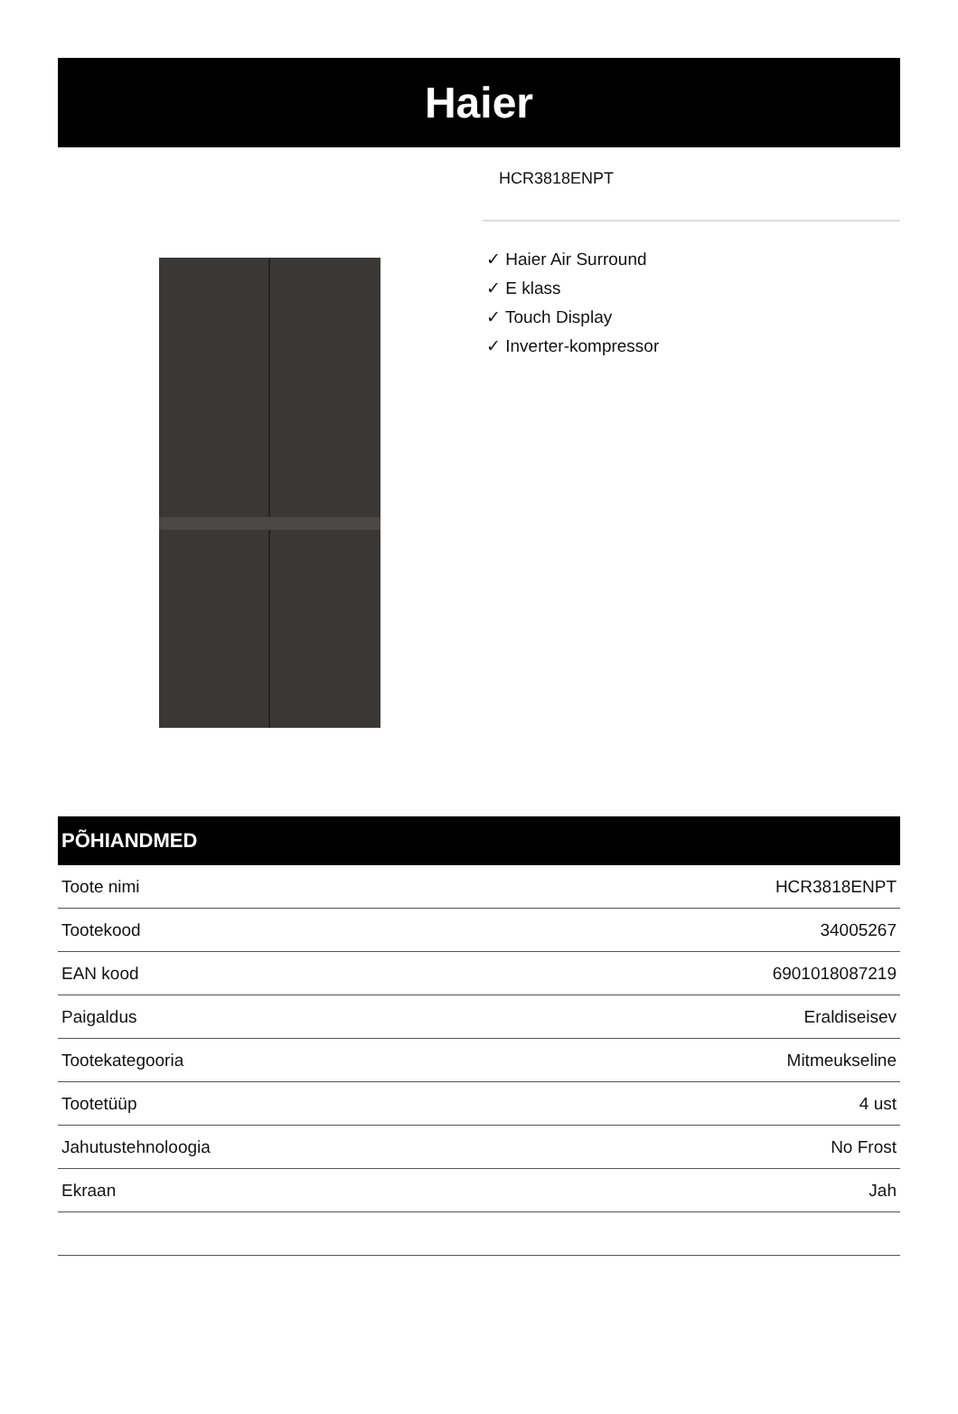Haier
HCR3818ENPT
✓ Haier Air Surround
✓ E klass
✓ Touch Display
✓ Inverter-kompressor
PÕHIANDMED
| Toote nimi | HCR3818ENPT |
| Tootekood | 34005267 |
| EAN kood | 6901018087219 |
| Paigaldus | Eraldiseisev |
| Tootekategooria | Mitmeukseline |
| Tootetüüp | 4 ust |
| Jahutustehnoloogia | No Frost |
| Ekraan | Jah |